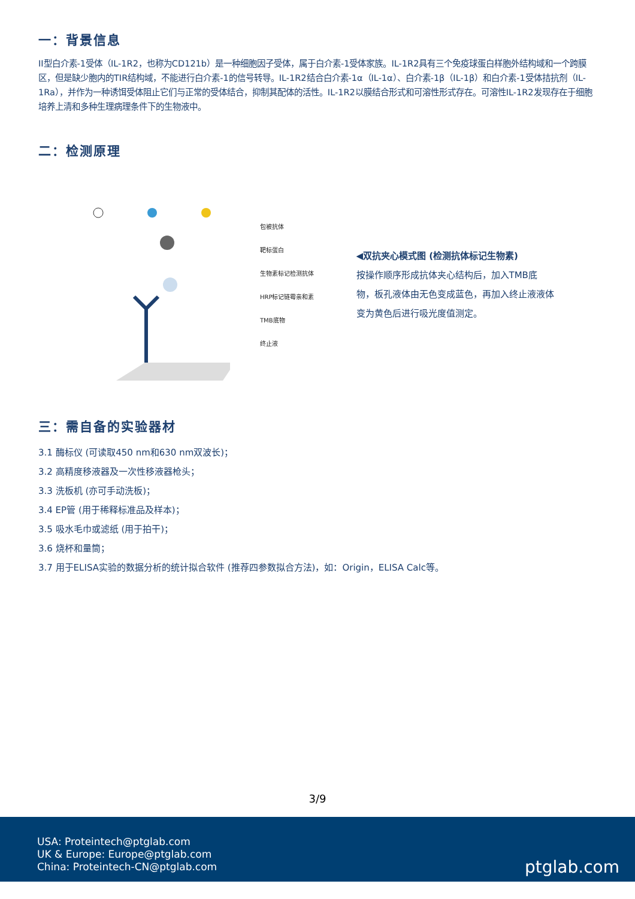一：背景信息
II型白介素-1受体（IL-1R2，也称为CD121b）是一种细胞因子受体，属于白介素-1受体家族。IL-1R2具有三个免疫球蛋白样胞外结构域和一个跨膜区，但是缺少胞内的TIR结构域，不能进行白介素-1的信号转导。IL-1R2结合白介素-1α（IL-1α）、白介素-1β（IL-1β）和白介素-1受体拮抗剂（IL-1Ra），并作为一种诱饵受体阻止它们与正常的受体结合，抑制其配体的活性。IL-1R2以膜结合形式和可溶性形式存在。可溶性IL-1R2发现存在于细胞培养上清和多种生理病理条件下的生物液中。
二：检测原理
包被抗体
靶标蛋白
生物素标记检测抗体
HRP标记链霉亲和素
TMB底物
终止液
◀双抗夹心模式图 (检测抗体标记生物素)
按操作顺序形成抗体夹心结构后，加入TMB底物，板孔液体由无色变成蓝色，再加入终止液液体变为黄色后进行吸光度值测定。
三：需自备的实验器材
3.1 酶标仪 (可读取450 nm和630 nm双波长)；
3.2 高精度移液器及一次性移液器枪头；
3.3 洗板机 (亦可手动洗板)；
3.4 EP管 (用于稀释标准品及样本)；
3.5 吸水毛巾或滤纸 (用于拍干)；
3.6 烧杯和量筒；
3.7 用于ELISA实验的数据分析的统计拟合软件 (推荐四参数拟合方法)，如：Origin，ELISA Calc等。
3/9
USA: Proteintech@ptglab.com
UK & Europe: Europe@ptglab.com
China: Proteintech-CN@ptglab.com
ptglab.com